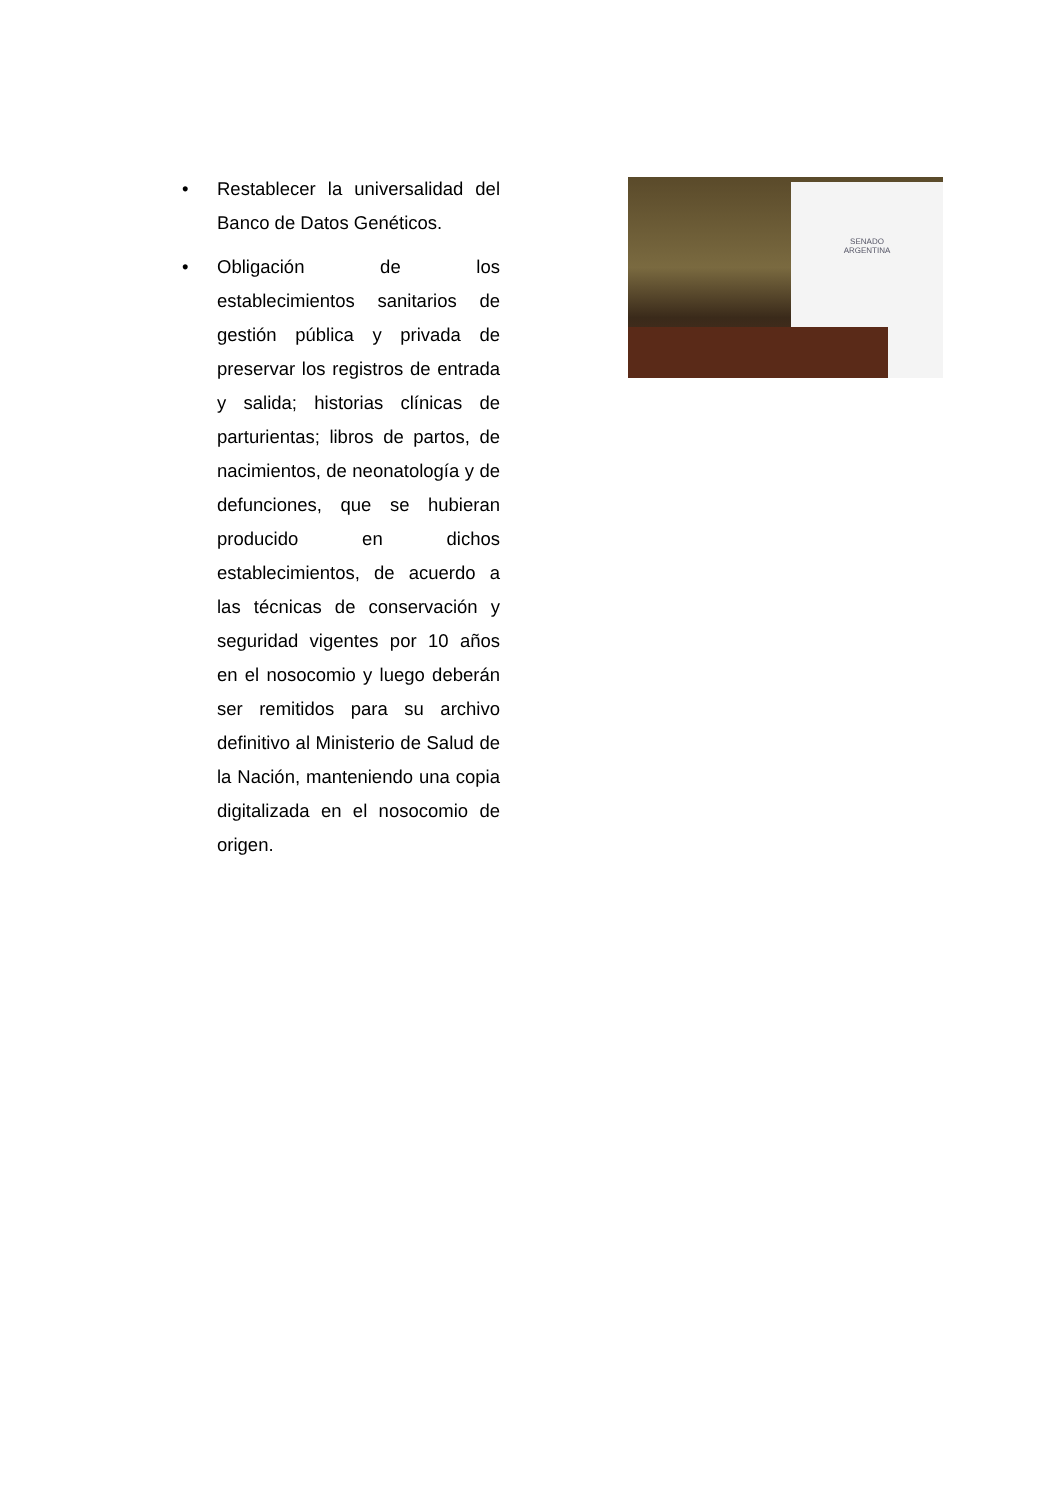• Restablecer la universalidad del Banco de Datos Genéticos.
• Obligación de los establecimientos sanitarios de gestión pública y privada de preservar los registros de entrada y salida; historias clínicas de parturientas; libros de partos, de nacimientos, de neonatología y de defunciones, que se hubieran producido en dichos establecimientos, de acuerdo a las técnicas de conservación y seguridad vigentes por 10 años en el nosocomio y luego deberán ser remitidos para su archivo definitivo al Ministerio de Salud de la Nación, manteniendo una copia digitalizada en el nosocomio de origen.
SENADO
ARGENTINA